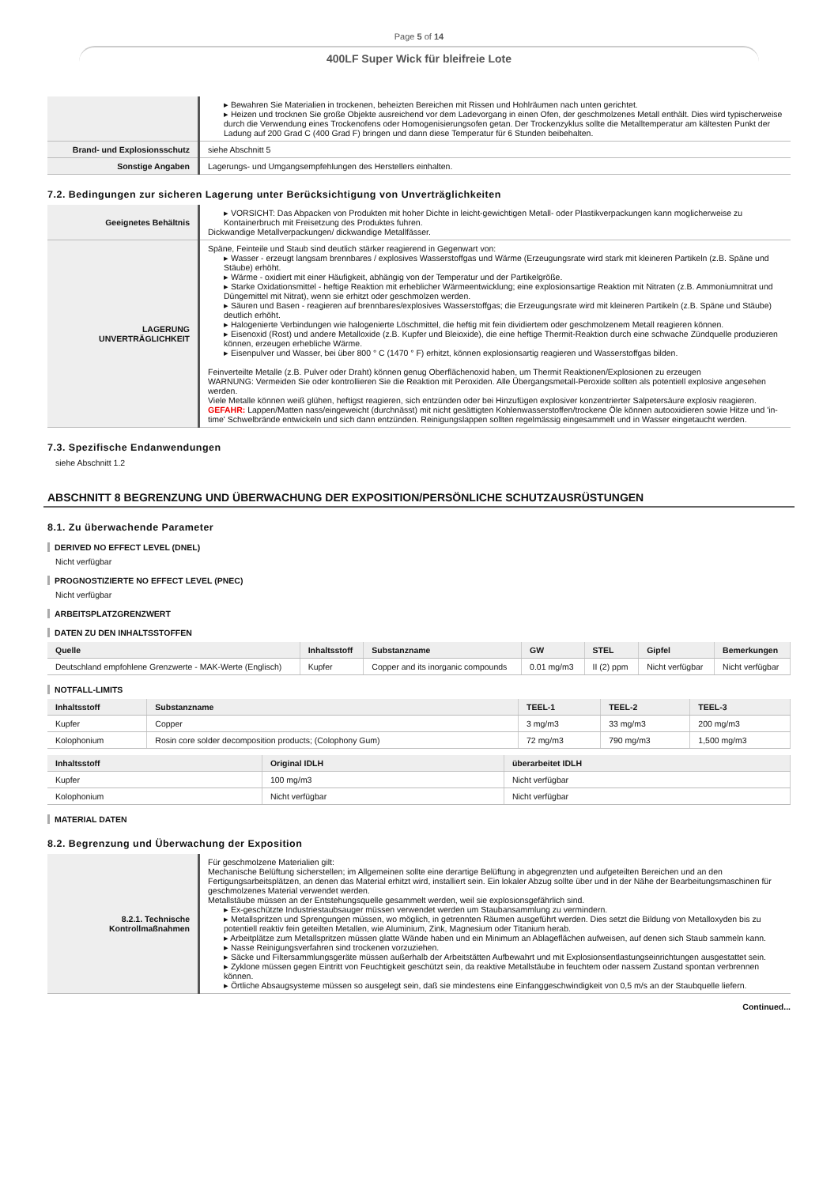Page 5 of 14
400LF Super Wick für bleifreie Lote
| | Bewahren Sie Materialien in trockenen, beheizten Bereichen mit Rissen und Hohlräumen nach unten gerichtet. Heizen und trocknen Sie große Objekte ausreichend vor dem Ladevorgang in einen Ofen, der geschmolzenes Metall enthält. Dies wird typischerweise durch die Verwendung eines Trockenofens oder Homogenisierungsofen getan. Der Trockenzyklus sollte die Metalltemperatur am kältesten Punkt der Ladung auf 200 Grad C (400 Grad F) bringen und dann diese Temperatur für 6 Stunden beibehalten. |
| Brand- und Explosionsschutz | siehe Abschnitt 5 |
| Sonstige Angaben | Lagerungs- und Umgangsempfehlungen des Herstellers einhalten. |
7.2. Bedingungen zur sicheren Lagerung unter Berücksichtigung von Unverträglichkeiten
| Geeignetes Behältnis | VORSICHT: Das Abpacken von Produkten mit hoher Dichte in leicht-gewichtigen Metall- oder Plastikverpackungen kann moglicherweise zu Kontainerbruch mit Freisetzung des Produktes fuhren. Dickwandige Metallverpackungen/ dickwandige Metallfässer. |
| LAGERUNG UNVERTRÄGLICHKEIT | Späne, Feinteile und Staub sind deutlich stärker reagierend in Gegenwart von: Wasser - erzeugt langsam brennbares / explosives Wasserstoffgas und Wärme (Erzeugungsrate wird stark mit kleineren Partikeln (z.B. Späne und Stäube) erhöht. Wärme - oxidiert mit einer Häufigkeit, abhängig von der Temperatur und der Partikelgröße. Starke Oxidationsmittel - heftige Reaktion mit erheblicher Wärmeentwicklung; eine explosionsartige Reaktion mit Nitraten (z.B. Ammoniumnitrat und Düngemittel mit Nitrat), wenn sie erhitzt oder geschmolzen werden. Säuren und Basen - reagieren auf brennbares/explosives Wasserstoffgas; die Erzeugungsrate wird mit kleineren Partikeln (z.B. Späne und Stäube) deutlich erhöht. Halogenierte Verbindungen wie halogenierte Löschmittel, die heftig mit fein dividiertem oder geschmolzenem Metall reagieren können. Eisenoxid (Rost) und andere Metalloxide (z.B. Kupfer und Bleioxide), die eine heftige Thermit-Reaktion durch eine schwache Zündquelle produzieren können, erzeugen erhebliche Wärme. Eisenpulver und Wasser, bei über 800 ° C (1470 ° F) erhitzt, können explosionsartig reagieren und Wasserstoffgas bilden. Feinverteilte Metalle (z.B. Pulver oder Draht) können genug Oberflächenoxid haben, um Thermit Reaktionen/Explosionen zu erzeugen WARNUNG: Vermeiden Sie oder kontrollieren Sie die Reaktion mit Peroxiden. Alle Übergangsmetall-Peroxide sollten als potentiell explosive angesehen werden. Viele Metalle können weiß glühen, heftigst reagieren, sich entzünden oder bei Hinzufügen explosiver konzentrierter Salpetersäure explosiv reagieren. GEFAHR: Lappen/Matten nass/eingeweicht (durchnässt) mit nicht gesättigten Kohlenwasserstoffen/trockene Öle können autooxidieren sowie Hitze und 'in-time' Schwelbrände entwickeln und sich dann entzünden. Reinigungslappen sollten regelmässig eingesammelt und in Wasser eingetaucht werden. |
7.3. Spezifische Endanwendungen
siehe Abschnitt 1.2
ABSCHNITT 8 BEGRENZUNG UND ÜBERWACHUNG DER EXPOSITION/PERSÖNLICHE SCHUTZAUSRÜSTUNGEN
8.1. Zu überwachende Parameter
DERIVED NO EFFECT LEVEL (DNEL)
Nicht verfügbar
PROGNOSTIZIERTE NO EFFECT LEVEL (PNEC)
Nicht verfügbar
ARBEITSPLATZGRENZWERT
DATEN ZU DEN INHALTSSTOFFEN
| Quelle | Inhaltsstoff | Substanzname | GW | STEL | Gipfel | Bemerkungen |
| --- | --- | --- | --- | --- | --- | --- |
| Deutschland empfohlene Grenzwerte - MAK-Werte (Englisch) | Kupfer | Copper and its inorganic compounds | 0.01 mg/m3 | II (2) ppm | Nicht verfügbar | Nicht verfügbar |
NOTFALL-LIMITS
| Inhaltsstoff | Substanzname | TEEL-1 | TEEL-2 | TEEL-3 |
| --- | --- | --- | --- | --- |
| Kupfer | Copper | 3 mg/m3 | 33 mg/m3 | 200 mg/m3 |
| Kolophonium | Rosin core solder decomposition products; (Colophony Gum) | 72 mg/m3 | 790 mg/m3 | 1,500 mg/m3 |
| Inhaltsstoff | Original IDLH | überarbeitet IDLH |
| --- | --- | --- |
| Kupfer | 100 mg/m3 | Nicht verfügbar |
| Kolophonium | Nicht verfügbar | Nicht verfügbar |
MATERIAL DATEN
8.2. Begrenzung und Überwachung der Exposition
| 8.2.1. Technische Kontrollmaßnahmen | Für geschmolzene Materialien gilt: Mechanische Belüftung sicherstellen; im Allgemeinen sollte eine derartige Belüftung in abgegrenzten und aufgeteilten Bereichen und an den Fertigungsarbeitsplätzen, an denen das Material erhitzt wird, installiert sein. Ein lokaler Abzug sollte über und in der Nähe der Bearbeitungsmaschinen für geschmolzenes Material verwendet werden. Metallstäube müssen an der Entstehungsquelle gesammelt werden, weil sie explosionsgefährlich sind. Ex-geschützte Industriestaubsauger müssen verwendet werden um Staubansammlung zu vermindern. Metallspritzen und Sprengungen müssen, wo möglich, in getrennten Räumen ausgeführt werden. Dies setzt die Bildung von Metalloxyden bis zu potentiell reaktiv fein geteilten Metallen, wie Aluminium, Zink, Magnesium oder Titanium herab. Arbeitplätze zum Metallspritzen müssen glatte Wände haben und ein Minimum an Ablageflächen aufweisen, auf denen sich Staub sammeln kann. Nasse Reinigungsverfahren sind trockenen vorzuziehen. Säcke und Filtersammlungsgeräte müssen außerhalb der Arbeitstätten Aufbewahrt und mit Explosionsentlastungseinrichtungen ausgestattet sein. Zyklone müssen gegen Eintritt von Feuchtigkeit geschützt sein, da reaktive Metallstäube in feuchtem oder nassem Zustand spontan verbrennen können. Örtliche Absaugsysteme müssen so ausgelegt sein, daß sie mindestens eine Einfanggeschwindigkeit von 0,5 m/s an der Staubquelle liefern. |
Continued...